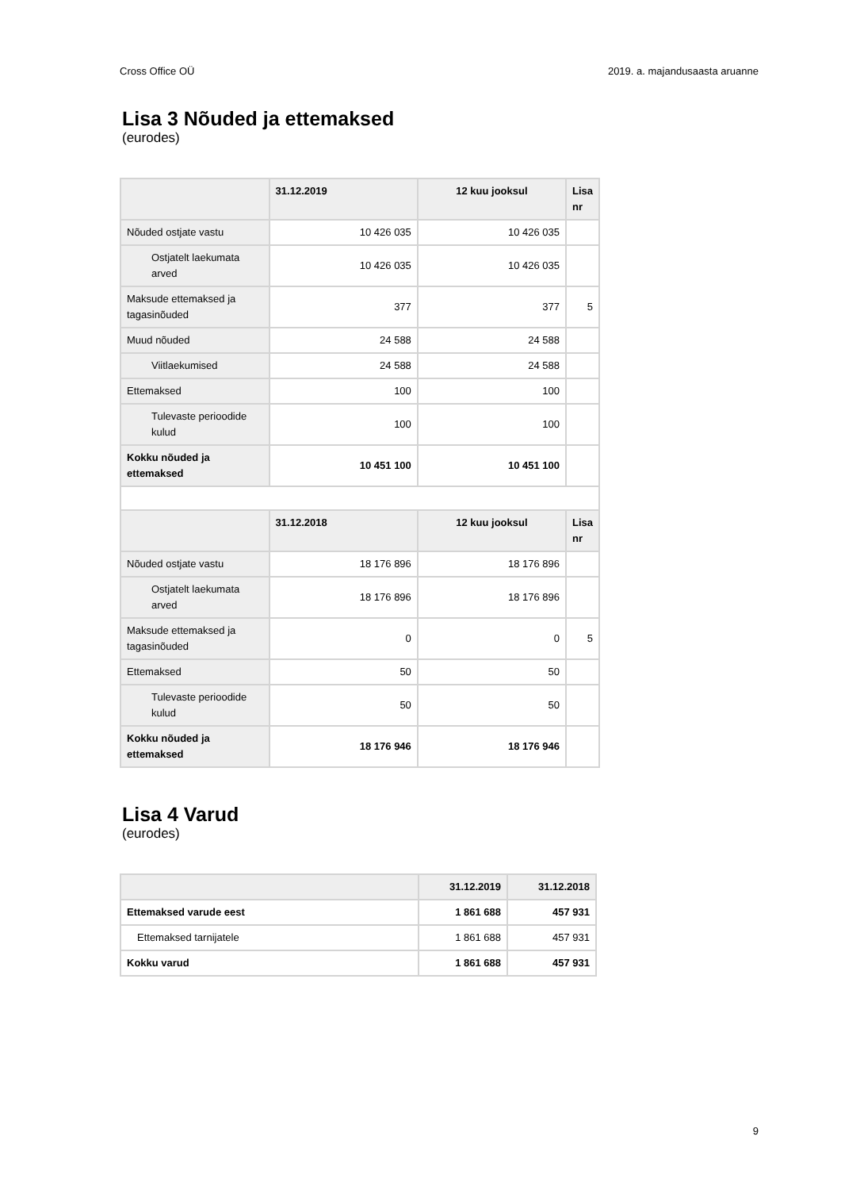Cross Office OÜ 2019. a. majandusaasta aruanne
Lisa 3 Nõuded ja ettemaksed
(eurodes)
| | 31.12.2019 | 12 kuu jooksul | Lisa nr |
| --- | --- | --- | --- |
| Nõuded ostjate vastu | 10 426 035 | 10 426 035 | |
| Ostjatelt laekumata arved | 10 426 035 | 10 426 035 | |
| Maksude ettemaksed ja tagasinõuded | 377 | 377 | 5 |
| Muud nõuded | 24 588 | 24 588 | |
| Viitlaekumised | 24 588 | 24 588 | |
| Ettemaksed | 100 | 100 | |
| Tulevaste perioodide kulud | 100 | 100 | |
| Kokku nõuded ja ettemaksed | 10 451 100 | 10 451 100 | |
| | 31.12.2018 | 12 kuu jooksul | Lisa nr |
| Nõuded ostjate vastu | 18 176 896 | 18 176 896 | |
| Ostjatelt laekumata arved | 18 176 896 | 18 176 896 | |
| Maksude ettemaksed ja tagasinõuded | 0 | 0 | 5 |
| Ettemaksed | 50 | 50 | |
| Tulevaste perioodide kulud | 50 | 50 | |
| Kokku nõuded ja ettemaksed | 18 176 946 | 18 176 946 | |
Lisa 4 Varud
(eurodes)
| | 31.12.2019 | 31.12.2018 |
| --- | --- | --- |
| Ettemaksed varude eest | 1 861 688 | 457 931 |
| Ettemaksed tarnijatele | 1 861 688 | 457 931 |
| Kokku varud | 1 861 688 | 457 931 |
9